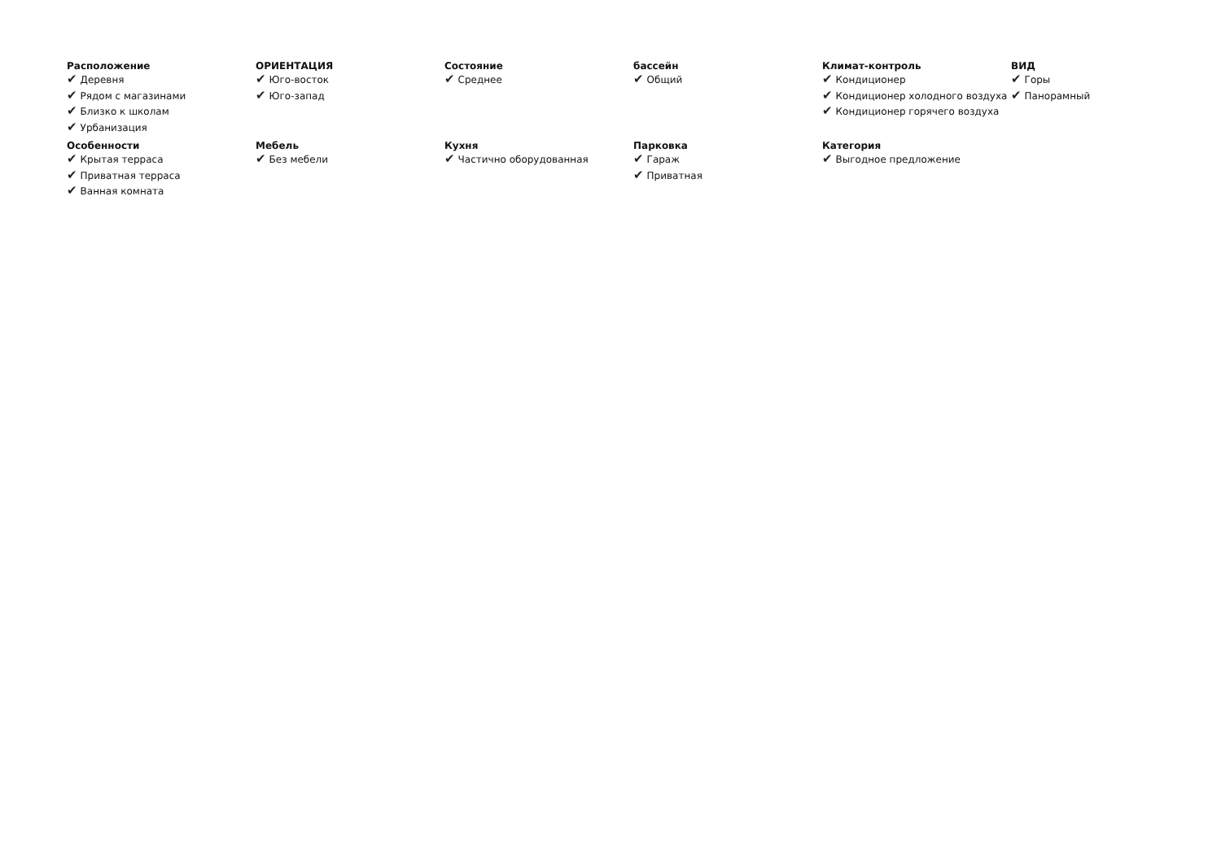Расположение
✔ Деревня
✔ Рядом с магазинами
✔ Близко к школам
✔ Урбанизация
ОРИЕНТАЦИЯ
✔ Юго-восток
✔ Юго-запад
Состояние
✔ Среднее
бассейн
✔ Общий
Климат-контроль
✔ Кондиционер
✔ Кондиционер холодного воздуха
✔ Кондиционер горячего воздуха
ВИД
✔ Горы
✔ Панорамный
Особенности
✔ Крытая терраса
✔ Приватная терраса
✔ Ванная комната
Мебель
✔ Без мебели
Кухня
✔ Частично оборудованная
Парковка
✔ Гараж
✔ Приватная
Категория
✔ Выгодное предложение